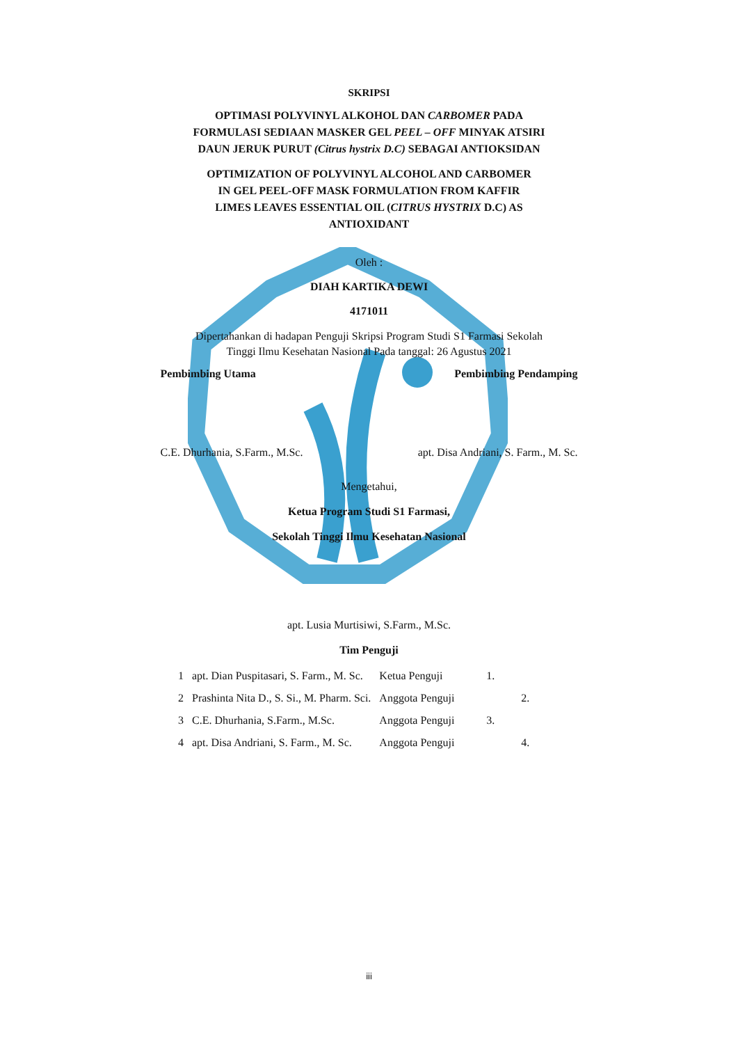SKRIPSI
OPTIMASI POLYVINYL ALKOHOL DAN CARBOMER PADA
FORMULASI SEDIAAN MASKER GEL PEEL – OFF MINYAK ATSIRI
DAUN JERUK PURUT (Citrus hystrix D.C) SEBAGAI ANTIOKSIDAN
OPTIMIZATION OF POLYVINYL ALCOHOL AND CARBOMER
IN GEL PEEL-OFF MASK FORMULATION FROM KAFFIR
LIMES LEAVES ESSENTIAL OIL (CITRUS HYSTRIX D.C) AS
ANTIOXIDANT
Oleh :
DIAH KARTIKA DEWI
4171011
Dipertahankan di hadapan Penguji Skripsi Program Studi S1 Farmasi Sekolah
Tinggi Ilmu Kesehatan Nasional Pada tanggal: 26 Agustus 2021
Pembimbing Utama Pembimbing Pendamping
C.E. Dhurhania, S.Farm., M.Sc. apt. Disa Andriani, S. Farm., M. Sc.
Mengetahui,
Ketua Program Studi S1 Farmasi,
Sekolah Tinggi Ilmu Kesehatan Nasional
apt. Lusia Murtisiwi, S.Farm., M.Sc.
Tim Penguji
| 1 | apt. Dian Puspitasari, S. Farm., M. Sc. | Ketua Penguji | 1. |
| 2 | Prashinta Nita D., S. Si., M. Pharm. Sci. | Anggota Penguji | 2. |
| 3 | C.E. Dhurhania, S.Farm., M.Sc. | Anggota Penguji | 3. |
| 4 | apt. Disa Andriani, S. Farm., M. Sc. | Anggota Penguji | 4. |
iii